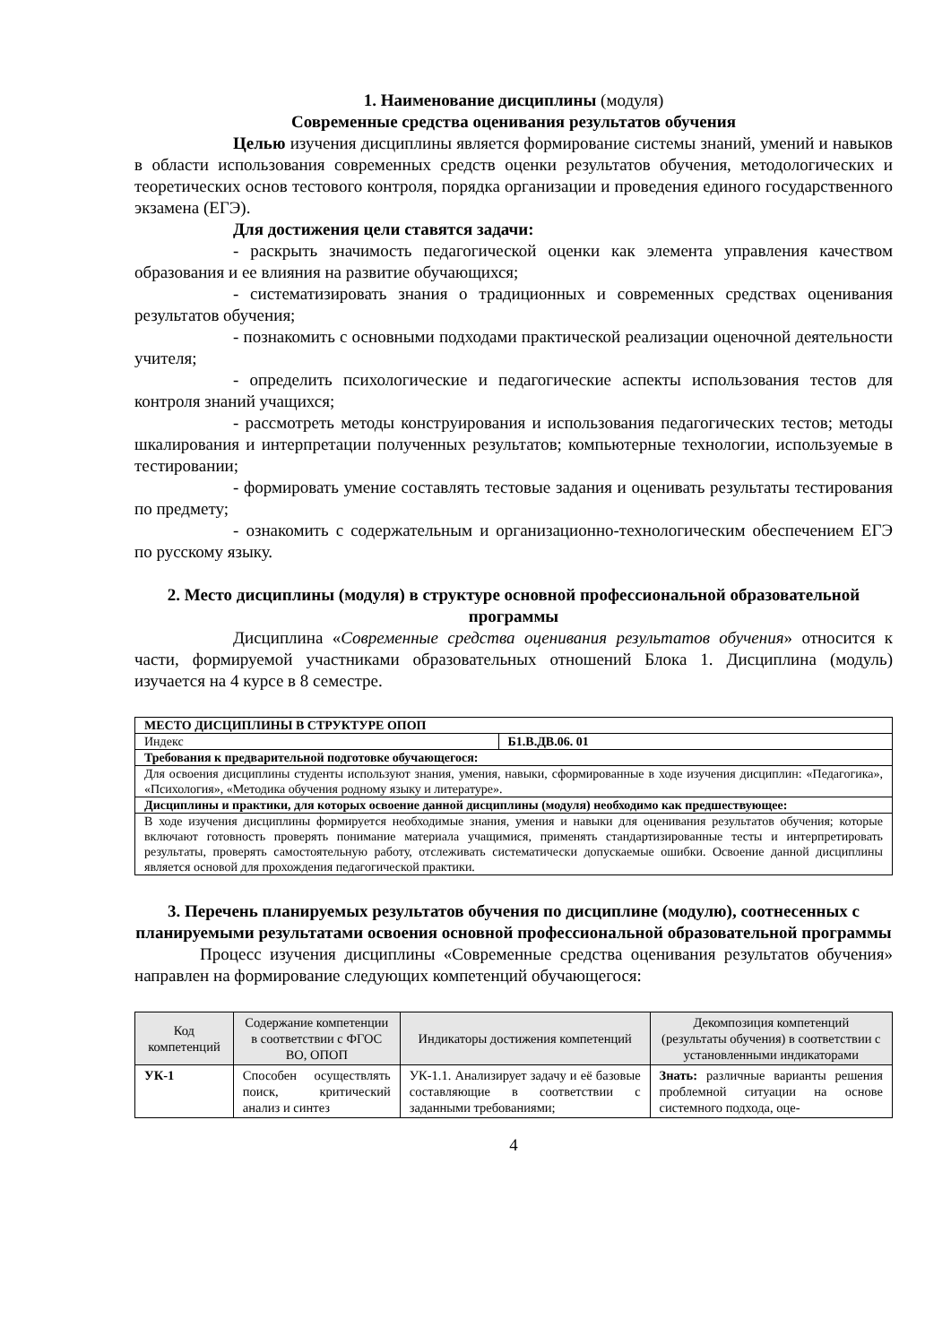1. Наименование дисциплины (модуля)
Современные средства оценивания результатов обучения
Целью изучения дисциплины является формирование системы знаний, умений и навыков в области использования современных средств оценки результатов обучения, методологических и теоретических основ тестового контроля, порядка организации и проведения единого государственного экзамена (ЕГЭ).
Для достижения цели ставятся задачи:
- раскрыть значимость педагогической оценки как элемента управления качеством образования и ее влияния на развитие обучающихся;
- систематизировать знания о традиционных и современных средствах оценивания результатов обучения;
- познакомить с основными подходами практической реализации оценочной деятельности учителя;
- определить психологические и педагогические аспекты использования тестов для контроля знаний учащихся;
- рассмотреть методы конструирования и использования педагогических тестов; методы шкалирования и интерпретации полученных результатов; компьютерные технологии, используемые в тестировании;
- формировать умение составлять тестовые задания и оценивать результаты тестирования по предмету;
- ознакомить с содержательным и организационно-технологическим обеспечением ЕГЭ по русскому языку.
2. Место дисциплины (модуля) в структуре основной профессиональной образовательной программы
Дисциплина «Современные средства оценивания результатов обучения» относится к части, формируемой участниками образовательных отношений Блока 1. Дисциплина (модуль) изучается на 4 курсе в 8 семестре.
| МЕСТО ДИСЦИПЛИНЫ В СТРУКТУРЕ ОПОП | |
| Индекс | Б1.В.ДВ.06. 01 |
| Требования к предварительной подготовке обучающегося: | |
| Для освоения дисциплины студенты используют знания, умения, навыки, сформированные в ходе изучения дисциплин: «Педагогика», «Психология», «Методика обучения родному языку и литературе». | |
| Дисциплины и практики, для которых освоение данной дисциплины (модуля) необходимо как предшествующее: | |
| В ходе изучения дисциплины формируется необходимые знания, умения и навыки для оценивания результатов обучения; которые включают готовность проверять понимание материала учащимися, применять стандартизированные тесты и интерпретировать результаты, проверять самостоятельную работу, отслеживать систематически допускаемые ошибки. Освоение данной дисциплины является основой для прохождения педагогической практики. | |
3. Перечень планируемых результатов обучения по дисциплине (модулю), соотнесенных с планируемыми результатами освоения основной профессиональной образовательной программы
Процесс изучения дисциплины «Современные средства оценивания результатов обучения» направлен на формирование следующих компетенций обучающегося:
| Код компетенций | Содержание компетенции в соответствии с ФГОС ВО, ОПОП | Индикаторы достижения компетенций | Декомпозиция компетенций (результаты обучения) в соответствии с установленными индикаторами |
| --- | --- | --- | --- |
| УК-1 | Способен осуществлять поиск, критический анализ и синтез | УК-1.1. Анализирует задачу и её базовые составляющие в соответствии с заданными требованиями; | Знать: различные варианты решения проблемной ситуации на основе системного подхода, оце- |
4